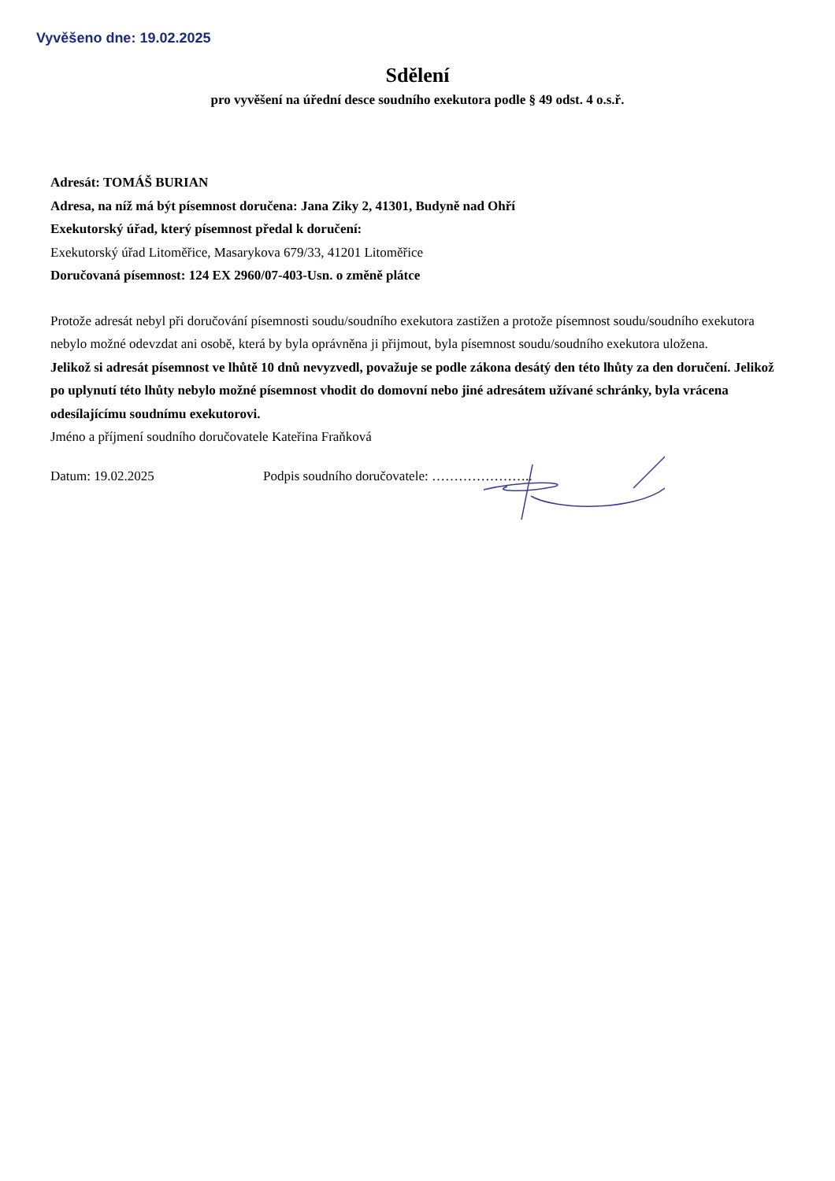Vyvěšeno dne: 19.02.2025
Sdělení
pro vyvěšení na úřední desce soudního exekutora podle § 49 odst. 4 o.s.ř.
Adresát: TOMÁŠ BURIAN
Adresa, na níž má být písemnost doručena: Jana Ziky 2, 41301, Budyně nad Ohří
Exekutorský úřad, který písemnost předal k doručení:
Exekutorský úřad Litoměřice, Masarykova 679/33, 41201 Litoměřice
Doručovaná písemnost: 124 EX 2960/07-403-Usn. o změně plátce
Protože adresát nebyl při doručování písemnosti soudu/soudního exekutora zastižen a protože písemnost soudu/soudního exekutora nebylo možné odevzdat ani osobě, která by byla oprávněna ji přijmout, byla písemnost soudu/soudního exekutora uložena.
Jelikož si adresát písemnost ve lhůtě 10 dnů nevyzvedl, považuje se podle zákona desátý den této lhůty za den doručení. Jelikož po uplynutí této lhůty nebylo možné písemnost vhodit do domovní nebo jiné adresátem užívané schránky, byla vrácena odesílajícímu soudnímu exekutorovi.
Jméno a příjmení soudního doručovatele Kateřina Fraňková
Datum: 19.02.2025 Podpis soudního doručovatele: …………………..